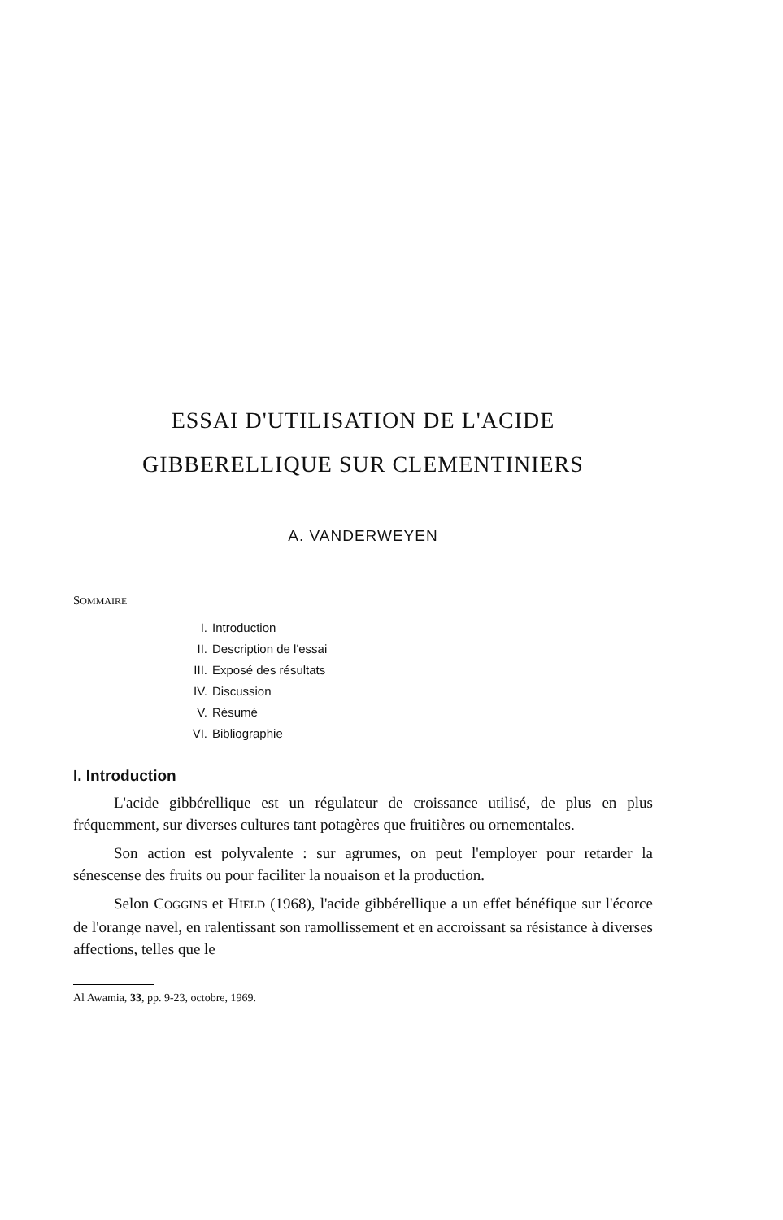ESSAI D'UTILISATION DE L'ACIDE
GIBBERELLIQUE SUR CLEMENTINIERS
A. VANDERWEYEN
SOMMAIRE
I. Introduction
II. Description de l'essai
III. Exposé des résultats
IV. Discussion
V. Résumé
VI. Bibliographie
I. Introduction
L'acide gibbérellique est un régulateur de croissance utilisé, de plus en plus fréquemment, sur diverses cultures tant potagères que fruitières ou ornementales.
Son action est polyvalente : sur agrumes, on peut l'employer pour retarder la sénescense des fruits ou pour faciliter la nouaison et la production.
Selon COGGINS et HIELD (1968), l'acide gibbérellique a un effet bénéfique sur l'écorce de l'orange navel, en ralentissant son ramollissement et en accroissant sa résistance à diverses affections, telles que le
Al Awamia, 33, pp. 9-23, octobre, 1969.